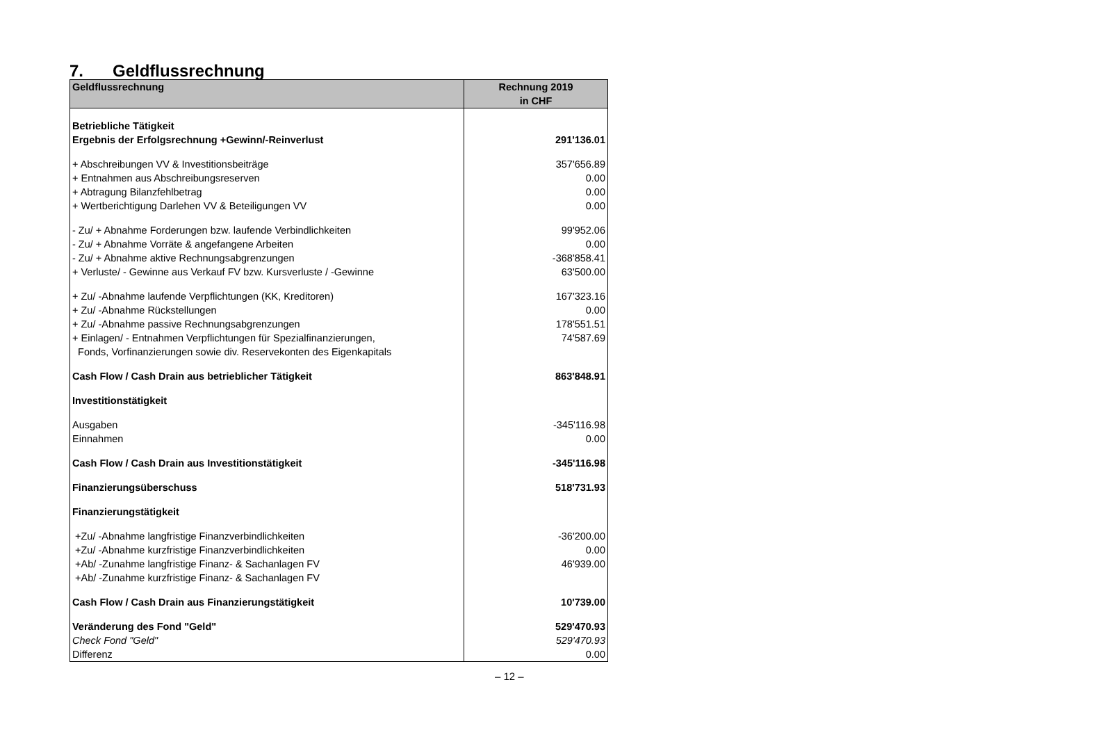7. Geldflussrechnung
| Geldflussrechnung | Rechnung 2019 in CHF |
| --- | --- |
| Betriebliche Tätigkeit | |
| Ergebnis der Erfolgsrechnung +Gewinn/-Reinverlust | 291'136.01 |
| + Abschreibungen VV & Investitionsbeiträge | 357'656.89 |
| + Entnahmen aus Abschreibungsreserven | 0.00 |
| + Abtragung Bilanzfehlbetrag | 0.00 |
| + Wertberichtigung Darlehen VV & Beteiligungen VV | 0.00 |
| - Zu/ + Abnahme Forderungen bzw. laufende Verbindlichkeiten | 99'952.06 |
| - Zu/ + Abnahme Vorräte & angefangene Arbeiten | 0.00 |
| - Zu/ + Abnahme aktive Rechnungsabgrenzungen | -368'858.41 |
| + Verluste/ - Gewinne aus Verkauf FV bzw. Kursverluste / -Gewinne | 63'500.00 |
| + Zu/ -Abnahme laufende Verpflichtungen (KK, Kreditoren) | 167'323.16 |
| + Zu/ -Abnahme Rückstellungen | 0.00 |
| + Zu/ -Abnahme passive Rechnungsabgrenzungen | 178'551.51 |
| + Einlagen/ - Entnahmen Verpflichtungen für Spezialfinanzierungen, | 74'587.69 |
| Fonds, Vorfinanzierungen sowie div. Reservekonten des Eigenkapitals | |
| Cash Flow / Cash Drain aus betrieblicher Tätigkeit | 863'848.91 |
| Investitionstätigkeit | |
| Ausgaben | -345'116.98 |
| Einnahmen | 0.00 |
| Cash Flow / Cash Drain aus Investitionstätigkeit | -345'116.98 |
| Finanzierungsüberschuss | 518'731.93 |
| Finanzierungstätigkeit | |
| +Zu/ -Abnahme langfristige Finanzverbindlichkeiten | -36'200.00 |
| +Zu/ -Abnahme kurzfristige Finanzverbindlichkeiten | 0.00 |
| +Ab/ -Zunahme langfristige Finanz- & Sachanlagen FV | 46'939.00 |
| +Ab/ -Zunahme kurzfristige Finanz- & Sachanlagen FV | |
| Cash Flow / Cash Drain aus Finanzierungstätigkeit | 10'739.00 |
| Veränderung des Fond "Geld" | 529'470.93 |
| Check Fond "Geld" | 529'470.93 |
| Differenz | 0.00 |
– 12 –